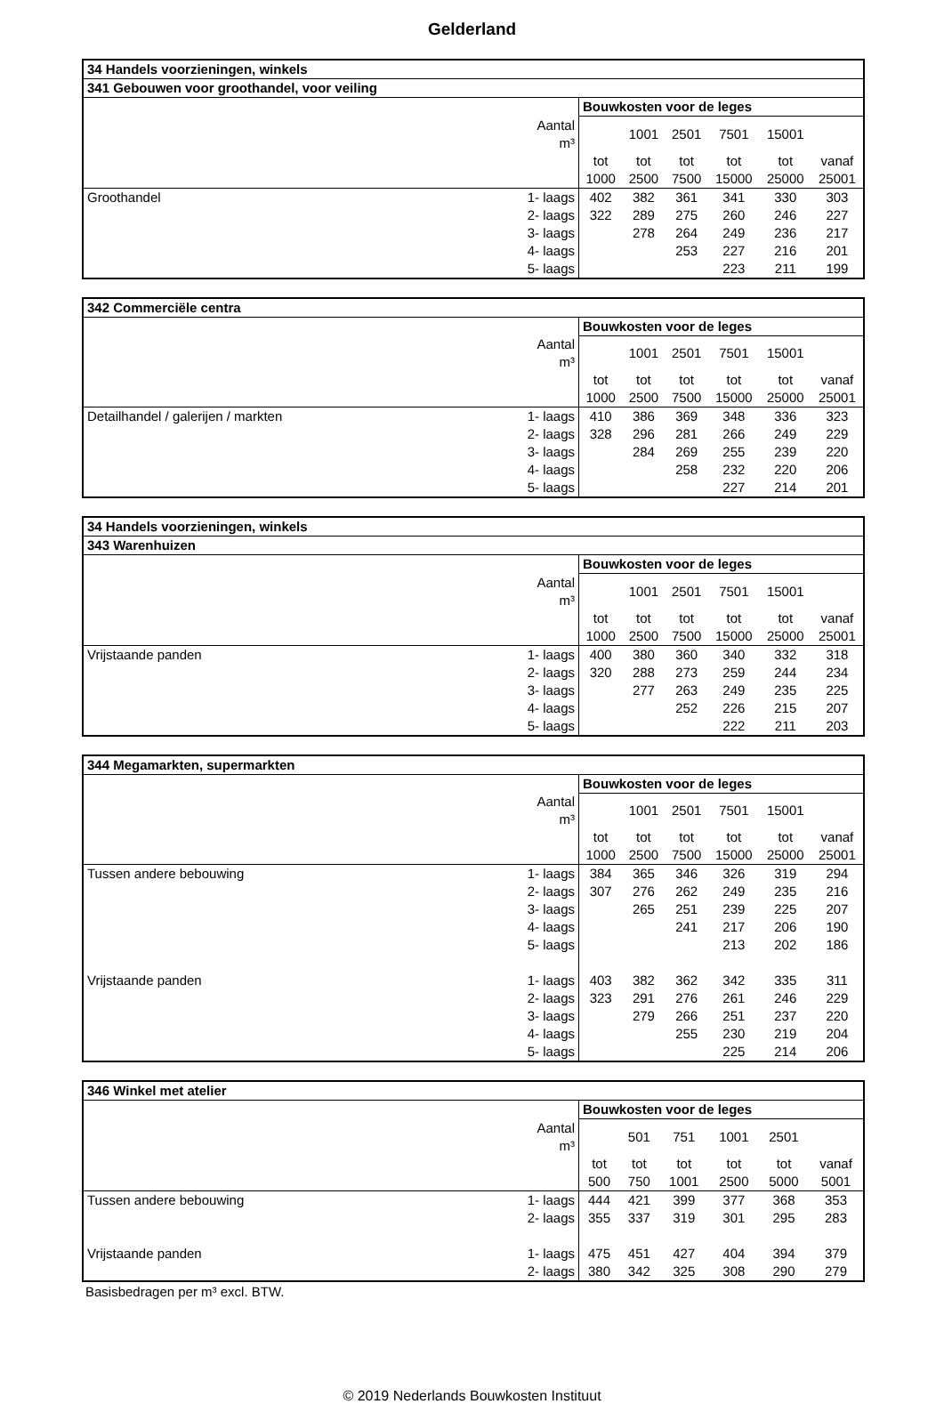Gelderland
| 34 Handels voorzieningen, winkels | | | | | | | |
| --- | --- | --- | --- | --- | --- | --- | --- |
| 341 Gebouwen voor groothandel, voor veiling | | | | | | | |
| | | Bouwkosten voor de leges | | | | | |
| | Aantal m³ | | 1001 | 2501 | 7501 | 15001 | |
| | | tot | tot | tot | tot | tot | vanaf |
| | | 1000 | 2500 | 7500 | 15000 | 25000 | 25001 |
| Groothandel | 1- laags | 402 | 382 | 361 | 341 | 330 | 303 |
| | 2- laags | 322 | 289 | 275 | 260 | 246 | 227 |
| | 3- laags | | 278 | 264 | 249 | 236 | 217 |
| | 4- laags | | | 253 | 227 | 216 | 201 |
| | 5- laags | | | | 223 | 211 | 199 |
| 342 Commerciële centra | | | | | | | |
| --- | --- | --- | --- | --- | --- | --- | --- |
| | | Bouwkosten voor de leges | | | | | |
| | Aantal m³ | | 1001 | 2501 | 7501 | 15001 | |
| | | tot | tot | tot | tot | tot | vanaf |
| | | 1000 | 2500 | 7500 | 15000 | 25000 | 25001 |
| Detailhandel / galerijen / markten | 1- laags | 410 | 386 | 369 | 348 | 336 | 323 |
| | 2- laags | 328 | 296 | 281 | 266 | 249 | 229 |
| | 3- laags | | 284 | 269 | 255 | 239 | 220 |
| | 4- laags | | | 258 | 232 | 220 | 206 |
| | 5- laags | | | | 227 | 214 | 201 |
| 34 Handels voorzieningen, winkels | | | | | | | |
| --- | --- | --- | --- | --- | --- | --- | --- |
| 343 Warenhuizen | | | | | | | |
| | | Bouwkosten voor de leges | | | | | |
| | Aantal m³ | | 1001 | 2501 | 7501 | 15001 | |
| | | tot | tot | tot | tot | tot | vanaf |
| | | 1000 | 2500 | 7500 | 15000 | 25000 | 25001 |
| Vrijstaande panden | 1- laags | 400 | 380 | 360 | 340 | 332 | 318 |
| | 2- laags | 320 | 288 | 273 | 259 | 244 | 234 |
| | 3- laags | | 277 | 263 | 249 | 235 | 225 |
| | 4- laags | | | 252 | 226 | 215 | 207 |
| | 5- laags | | | | 222 | 211 | 203 |
| 344 Megamarkten, supermarkten | | | | | | | |
| --- | --- | --- | --- | --- | --- | --- | --- |
| | | Bouwkosten voor de leges | | | | | |
| | Aantal m³ | | 1001 | 2501 | 7501 | 15001 | |
| | | tot | tot | tot | tot | tot | vanaf |
| | | 1000 | 2500 | 7500 | 15000 | 25000 | 25001 |
| Tussen andere bebouwing | 1- laags | 384 | 365 | 346 | 326 | 319 | 294 |
| | 2- laags | 307 | 276 | 262 | 249 | 235 | 216 |
| | 3- laags | | 265 | 251 | 239 | 225 | 207 |
| | 4- laags | | | 241 | 217 | 206 | 190 |
| | 5- laags | | | | 213 | 202 | 186 |
| Vrijstaande panden | 1- laags | 403 | 382 | 362 | 342 | 335 | 311 |
| | 2- laags | 323 | 291 | 276 | 261 | 246 | 229 |
| | 3- laags | | 279 | 266 | 251 | 237 | 220 |
| | 4- laags | | | 255 | 230 | 219 | 204 |
| | 5- laags | | | | 225 | 214 | 206 |
| 346 Winkel met atelier | | | | | | | |
| --- | --- | --- | --- | --- | --- | --- | --- |
| | | Bouwkosten voor de leges | | | | | |
| | Aantal m³ | | 501 | 751 | 1001 | 2501 | |
| | | tot | tot | tot | tot | tot | vanaf |
| | | 500 | 750 | 1001 | 2500 | 5000 | 5001 |
| Tussen andere bebouwing | 1- laags | 444 | 421 | 399 | 377 | 368 | 353 |
| | 2- laags | 355 | 337 | 319 | 301 | 295 | 283 |
| Vrijstaande panden | 1- laags | 475 | 451 | 427 | 404 | 394 | 379 |
| | 2- laags | 380 | 342 | 325 | 308 | 290 | 279 |
Basisbedragen per m³ excl. BTW.
© 2019 Nederlands Bouwkosten Instituut